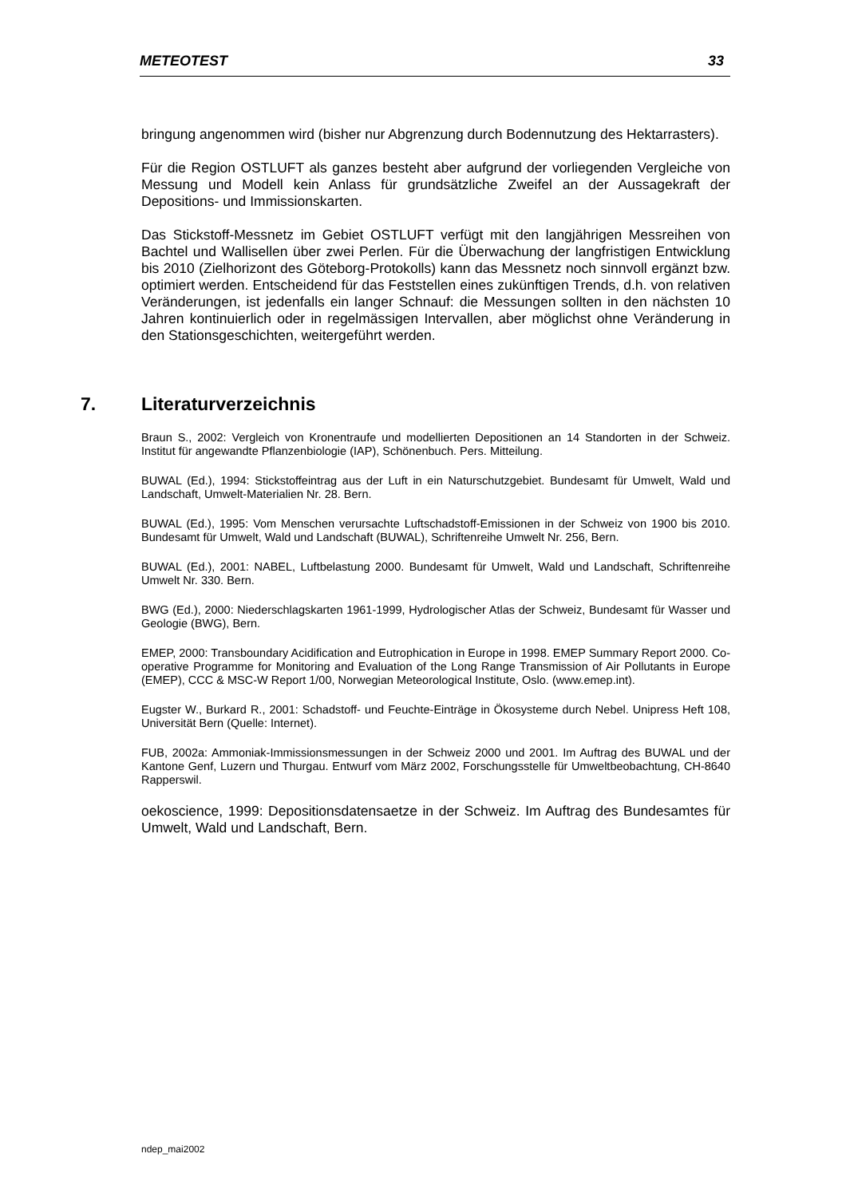METEOTEST 33
bringung angenommen wird (bisher nur Abgrenzung durch Bodennutzung des Hek­tarrasters).
Für die Region OSTLUFT als ganzes besteht aber aufgrund der vorliegenden Ver­gleiche von Messung und Modell kein Anlass für grundsätzliche Zweifel an der Aus­sagekraft der Depositions- und Immissionskarten.
Das Stickstoff-Messnetz im Gebiet OSTLUFT verfügt mit den langjährigen Messrei­hen von Bachtel und Wallisellen über zwei Perlen. Für die Überwachung der lang­fristigen Entwicklung bis 2010 (Zielhorizont des Göteborg-Protokolls) kann das Messnetz noch sinnvoll ergänzt bzw. optimiert werden. Entscheidend für das Fest­stellen eines zukünftigen Trends, d.h. von relativen Veränderungen, ist jedenfalls ein langer Schnauf: die Messungen sollten in den nächsten 10 Jahren kontinuierlich oder in regelmässigen Intervallen, aber möglichst ohne Veränderung in den Stati­onsgeschichten, weitergeführt werden.
7. Literaturverzeichnis
Braun S., 2002: Vergleich von Kronentraufe und modellierten Depositionen an 14 Standorten in der Schweiz. Institut für angewandte Pflanzenbiologie (IAP), Schönenbuch. Pers. Mittei­lung.
BUWAL (Ed.), 1994: Stickstoffeintrag aus der Luft in ein Naturschutzgebiet. Bundesamt für Umwelt, Wald und Landschaft, Umwelt-Materialien Nr. 28. Bern.
BUWAL (Ed.), 1995: Vom Menschen verursachte Luftschadstoff-Emissionen in der Schweiz von 1900 bis 2010. Bundesamt für Umwelt, Wald und Landschaft (BUWAL), Schriftenreihe Umwelt Nr. 256, Bern.
BUWAL (Ed.), 2001: NABEL, Luftbelastung 2000. Bundesamt für Umwelt, Wald und Land­schaft, Schriftenreihe Umwelt Nr. 330. Bern.
BWG (Ed.), 2000: Niederschlagskarten 1961-1999, Hydrologischer Atlas der Schweiz, Bun­desamt für Wasser und Geologie (BWG), Bern.
EMEP, 2000: Transboundary Acidification and Eutrophication in Europe in 1998. EMEP Summary Report 2000. Co-operative Programme for Monitoring and Evaluation of the Long Range Transmission of Air Pollutants in Europe (EMEP), CCC & MSC-W Report 1/00, Nor­wegian Meteorological Institute, Oslo. (www.emep.int).
Eugster W., Burkard R., 2001: Schadstoff- und Feuchte-Einträge in Ökosysteme durch Ne­bel. Unipress Heft 108, Universität Bern (Quelle: Internet).
FUB, 2002a: Ammoniak-Immissionsmessungen in der Schweiz 2000 und 2001. Im Auftrag des BUWAL und der Kantone Genf, Luzern und Thurgau. Entwurf vom März 2002, For­schungsstelle für Umweltbeobachtung, CH-8640 Rapperswil.
oekoscience, 1999: Depositionsdatensaetze in der Schweiz. Im Auftrag des Bun­desamtes für Umwelt, Wald und Landschaft, Bern.
ndep_mai2002